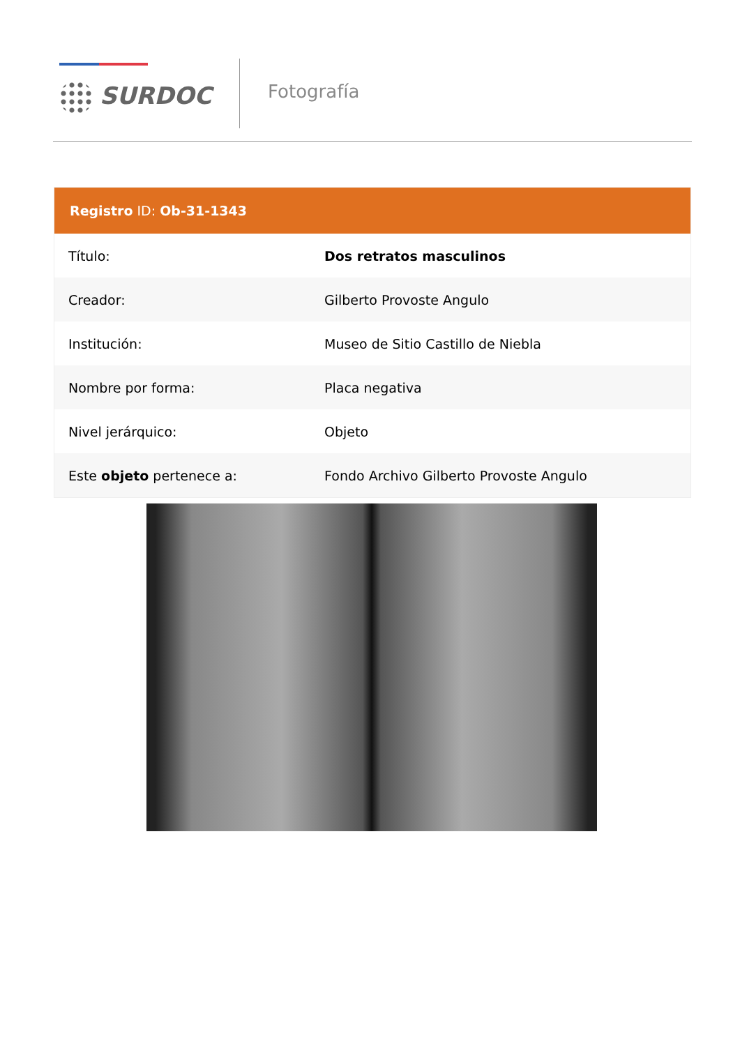SURDOC
Fotografía
Registro ID: Ob-31-1343
| Título: | Dos retratos masculinos |
| Creador: | Gilberto Provoste Angulo |
| Institución: | Museo de Sitio Castillo de Niebla |
| Nombre por forma: | Placa negativa |
| Nivel jerárquico: | Objeto |
| Este objeto pertenece a: | Fondo Archivo Gilberto Provoste Angulo |